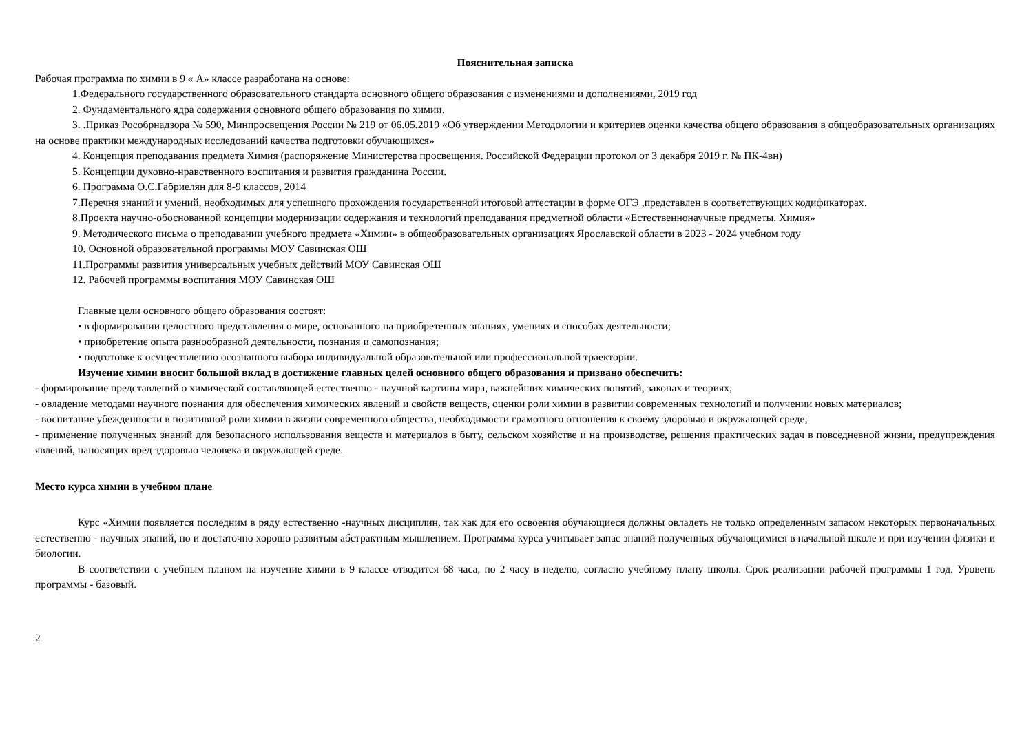Пояснительная записка
Рабочая программа по химии в 9 « А» классе разработана на основе:
1.Федерального государственного образовательного стандарта основного общего образования с изменениями и дополнениями, 2019 год
2. Фундаментального ядра содержания основного общего образования по химии.
3. .Приказ Рособрнадзора № 590, Минпросвещения России № 219 от 06.05.2019 «Об утверждении Методологии и критериев оценки качества общего образования в общеобразовательных организациях на основе практики международных исследований качества подготовки обучающихся»
4. Концепция преподавания предмета Химия (распоряжение Министерства просвещения. Российской Федерации протокол от 3 декабря 2019 г. № ПК-4вн)
5. Концепции духовно-нравственного воспитания и развития гражданина России.
6. Программа О.С.Габриелян для 8-9 классов, 2014
7.Перечня знаний и умений, необходимых для успешного прохождения государственной итоговой аттестации в форме ОГЭ ,представлен в соответствующих кодификаторах.
8.Проекта научно-обоснованной концепции модернизации содержания и технологий преподавания предметной области «Естественнонаучные предметы. Химия»
9. Методического письма о преподавании учебного предмета «Химии» в общеобразовательных организациях Ярославской области в 2023 - 2024 учебном году
10. Основной образовательной программы МОУ Савинская ОШ
11.Программы развития универсальных учебных действий МОУ Савинская ОШ
12. Рабочей программы воспитания МОУ Савинская ОШ
Главные цели основного общего образования состоят:
• в формировании целостного представления о мире, основанного на приобретенных знаниях, умениях и способах деятельности;
• приобретение опыта разнообразной деятельности, познания и самопознания;
• подготовке к осуществлению осознанного выбора индивидуальной образовательной или профессиональной траектории.
Изучение химии вносит большой вклад в достижение главных целей основного общего образования и призвано обеспечить:
- формирование представлений о химической составляющей естественно - научной картины мира, важнейших химических понятий, законах и теориях;
- овладение методами научного познания для обеспечения химических явлений и свойств веществ, оценки роли химии в развитии современных технологий и получении новых материалов;
- воспитание убежденности в позитивной роли химии в жизни современного общества, необходимости грамотного отношения к своему здоровью и окружающей среде;
- применение полученных знаний для безопасного использования веществ и материалов в быту, сельском хозяйстве и на производстве, решения практических задач в повседневной жизни, предупреждения явлений, наносящих вред здоровью человека и окружающей среде.
Место курса химии в учебном плане
Курс «Химии появляется последним в ряду естественно -научных дисциплин, так как для его освоения обучающиеся должны овладеть не только определенным запасом некоторых первоначальных естественно - научных знаний, но и достаточно хорошо развитым абстрактным мышлением. Программа курса учитывает запас знаний полученных обучающимися в начальной школе и при изучении физики и биологии.
В соответствии с учебным планом на изучение химии в 9 классе отводится 68 часа, по 2 часу в неделю, согласно учебному плану школы. Срок реализации рабочей программы 1 год. Уровень программы - базовый.
2